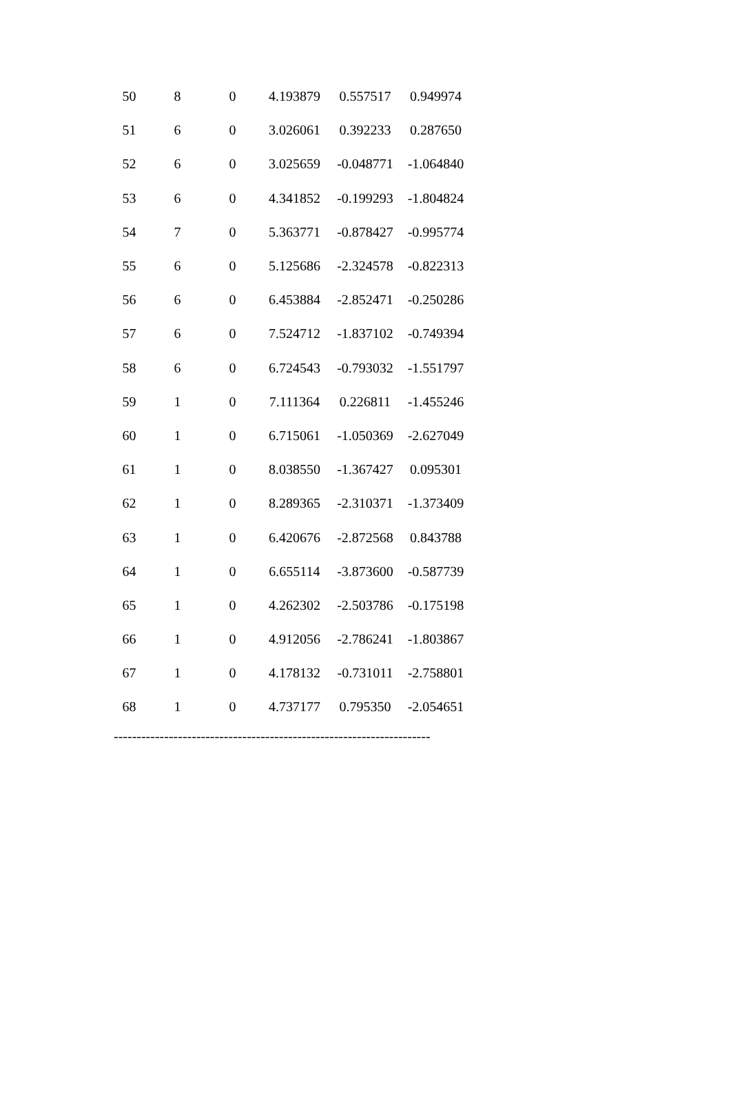| 50 | 8 | 0 | 4.193879 | 0.557517 | 0.949974 |
| 51 | 6 | 0 | 3.026061 | 0.392233 | 0.287650 |
| 52 | 6 | 0 | 3.025659 | -0.048771 | -1.064840 |
| 53 | 6 | 0 | 4.341852 | -0.199293 | -1.804824 |
| 54 | 7 | 0 | 5.363771 | -0.878427 | -0.995774 |
| 55 | 6 | 0 | 5.125686 | -2.324578 | -0.822313 |
| 56 | 6 | 0 | 6.453884 | -2.852471 | -0.250286 |
| 57 | 6 | 0 | 7.524712 | -1.837102 | -0.749394 |
| 58 | 6 | 0 | 6.724543 | -0.793032 | -1.551797 |
| 59 | 1 | 0 | 7.111364 | 0.226811 | -1.455246 |
| 60 | 1 | 0 | 6.715061 | -1.050369 | -2.627049 |
| 61 | 1 | 0 | 8.038550 | -1.367427 | 0.095301 |
| 62 | 1 | 0 | 8.289365 | -2.310371 | -1.373409 |
| 63 | 1 | 0 | 6.420676 | -2.872568 | 0.843788 |
| 64 | 1 | 0 | 6.655114 | -3.873600 | -0.587739 |
| 65 | 1 | 0 | 4.262302 | -2.503786 | -0.175198 |
| 66 | 1 | 0 | 4.912056 | -2.786241 | -1.803867 |
| 67 | 1 | 0 | 4.178132 | -0.731011 | -2.758801 |
| 68 | 1 | 0 | 4.737177 | 0.795350 | -2.054651 |
---------------------------------------------------------------------